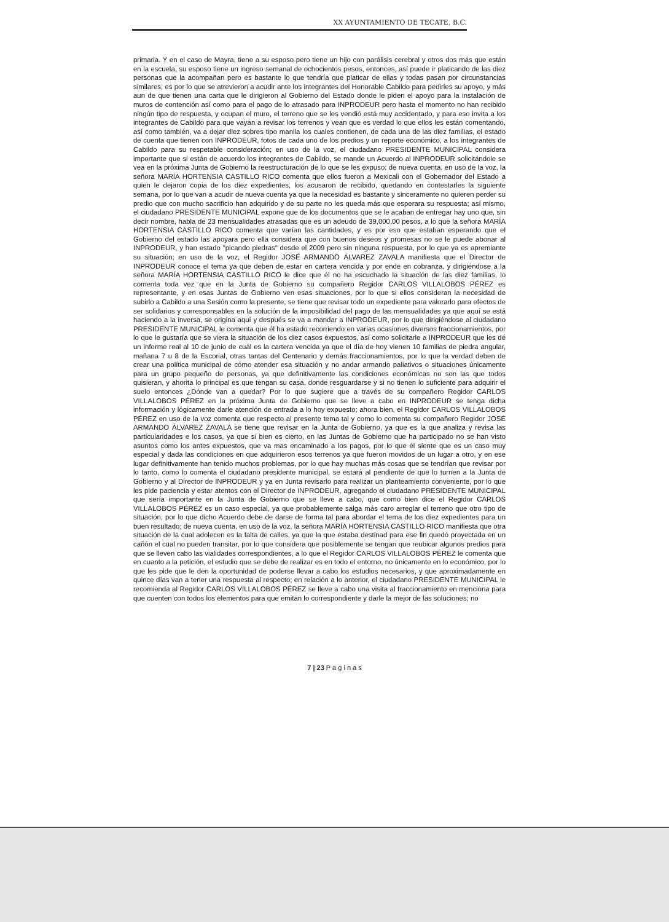XX AYUNTAMIENTO DE TECATE, B.C.
primaria. Y en el caso de Mayra, tiene a su esposo pero tiene un hijo con parálisis cerebral y otros dos más que están en la escuela, su esposo tiene un ingreso semanal de ochocientos pesos, entonces, así puede ir platicando de las diez personas que la acompañan pero es bastante lo que tendría que platicar de ellas y todas pasan por circunstancias similares, es por lo que se atrevieron a acudir ante los integrantes del Honorable Cabildo para pedirles su apoyo, y más aun de que tienen una carta que le dirigieron al Gobierno del Estado donde le piden el apoyo para la instalación de muros de contención así como para el pago de lo atrasado para INPRODEUR pero hasta el momento no han recibido ningún tipo de respuesta, y ocupan el muro, el terreno que se les vendió está muy accidentado, y para eso invita a los integrantes de Cabildo para que vayan a revisar los terrenos y vean que es verdad lo que ellos les están comentando, así como también, va a dejar diez sobres tipo manila los cuales contienen, de cada una de las diez familias, el estado de cuenta que tienen con INPRODEUR, fotos de cada uno de los predios y un reporte económico, a los integrantes de Cabildo para su respetable consideración; en uso de la voz, el ciudadano PRESIDENTE MUNICIPAL considera importante que si están de acuerdo los integrantes de Cabildo, se mande un Acuerdo al INPRODEUR solicitándole se vea en la próxima Junta de Gobierno la reestructuración de lo que se les expuso; de nueva cuenta, en uso de la voz, la señora MARÍA HORTENSIA CASTILLO RICO comenta que ellos fueron a Mexicali con el Gobernador del Estado a quien le dejaron copia de los diez expedientes, los acusaron de recibido, quedando en contestarles la siguiente semana, por lo que van a acudir de nueva cuenta ya que la necesidad es bastante y sinceramente no quieren perder su predio que con mucho sacrificio han adquirido y de su parte no les queda más que esperara su respuesta; así mismo, el ciudadano PRESIDENTE MUNICIPAL expone que de los documentos que se le acaban de entregar hay uno que, sin decir nombre, habla de 23 mensualidades atrasadas que es un adeudo de 39,000.00 pesos, a lo que la señora MARÍA HORTENSIA CASTILLO RICO comenta que varían las cantidades, y es por eso que estaban esperando que el Gobierno del estado las apoyara pero ella considera que con buenos deseos y promesas no se le puede abonar al INPRODEUR, y han estado "picando piedras" desde el 2009 pero sin ninguna respuesta, por lo que ya es apremiante su situación; en uso de la voz, el Regidor JOSÉ ARMANDO ÁLVAREZ ZAVALA manifiesta que el Director de INPRODEUR conoce el tema ya que deben de estar en cartera vencida y por ende en cobranza, y dirigiéndose a la señora MARÍA HORTENSIA CASTILLO RICO le dice que él no ha escuchado la situación de las diez familias, lo comenta toda vez que en la Junta de Gobierno su compañero Regidor CARLOS VILLALOBOS PÉREZ es representante, y en esas Juntas de Gobierno ven esas situaciones, por lo que si ellos consideran la necesidad de subirlo a Cabildo a una Sesión como la presente, se tiene que revisar todo un expediente para valorarlo para efectos de ser solidarios y corresponsables en la solución de la imposibilidad del pago de las mensualidades ya que aquí se está haciendo a la inversa, se origina aquí y después se va a mandar a INPRODEUR, por lo que dirigiéndose al ciudadano PRESIDENTE MUNICIPAL le comenta que él ha estado recorriendo en varias ocasiones diversos fraccionamientos, por lo que le gustaría que se viera la situación de los diez casos expuestos, así como solicitarle a INPRODEUR que les dé un informe real al 10 de junio de cuál es la cartera vencida ya que el día de hoy vienen 10 familias de piedra angular, mañana 7 u 8 de la Escorial, otras tantas del Centenario y demás fraccionamientos, por lo que la verdad deben de crear una política municipal de cómo atender esa situación y no andar armando paliativos o situaciones únicamente para un grupo pequeño de personas, ya que definitivamente las condiciones económicas no son las que todos quisieran, y ahorita lo principal es que tengan su casa, donde resguardarse y si no tienen lo suficiente para adquirir el suelo entonces ¿Dónde van a quedar? Por lo que sugiere que a través de su compañero Regidor CARLOS VILLALOBOS PÉREZ en la próxima Junta de Gobierno que se lleve a cabo en INPRODEUR se tenga dicha información y lógicamente darle atención de entrada a lo hoy expuesto; ahora bien, el Regidor CARLOS VILLALOBOS PÉREZ en uso de la voz comenta que respecto al presente tema tal y como lo comenta su compañero Regidor JOSÉ ARMANDO ÁLVAREZ ZAVALA se tiene que revisar en la Junta de Gobierno, ya que es la que analiza y revisa las particularidades e los casos, ya que si bien es cierto, en las Juntas de Gobierno que ha participado no se han visto asuntos como los antes expuestos, que va mas encaminado a los pagos, por lo que él siente que es un caso muy especial y dada las condiciones en que adquirieron esos terrenos ya que fueron movidos de un lugar a otro, y en ese lugar definitivamente han tenido muchos problemas, por lo que hay muchas más cosas que se tendrían que revisar por lo tanto, como lo comenta el ciudadano presidente municipal, se estará al pendiente de que lo turnen a la Junta de Gobierno y al Director de INPRODEUR y ya en Junta revisarlo para realizar un planteamiento conveniente, por lo que les pide paciencia y estar atentos con el Director de INPRODEUR, agregando el ciudadano PRESIDENTE MUNICIPAL que sería importante en la Junta de Gobierno que se lleve a cabo, que como bien dice el Regidor CARLOS VILLALOBOS PÉREZ es un caso especial, ya que probablemente salga más caro arreglar el terreno que otro tipo de situación, por lo que dicho Acuerdo debe de darse de forma tal para abordar el tema de los diez expedientes para un buen resultado; de nueva cuenta, en uso de la voz, la señora MARÍA HORTENSIA CASTILLO RICO manifiesta que otra situación de la cual adolecen es la falta de calles, ya que la que estaba destinad para ese fin quedó proyectada en un cañón el cual no pueden transitar, por lo que considera que posiblemente se tengan que reubicar algunos predios para que se lleven cabo las vialidades correspondientes, a lo que el Regidor CARLOS VILLALOBOS PÉREZ le comenta que en cuanto a la petición, el estudio que se debe de realizar es en todo el entorno, no únicamente en lo económico, por lo que les pide que le den la oportunidad de poderse llevar a cabo los estudios necesarios, y que aproximadamente en quince días van a tener una respuesta al respecto; en relación a lo anterior, el ciudadano PRESIDENTE MUNICIPAL le recomienda al Regidor CARLOS VILLALOBOS PÉREZ se lleve a cabo una visita al fraccionamiento en menciona para que cuenten con todos los elementos para que emitan lo correspondiente y darle la mejor de las soluciones; no
7 | 23 P a g i n a s